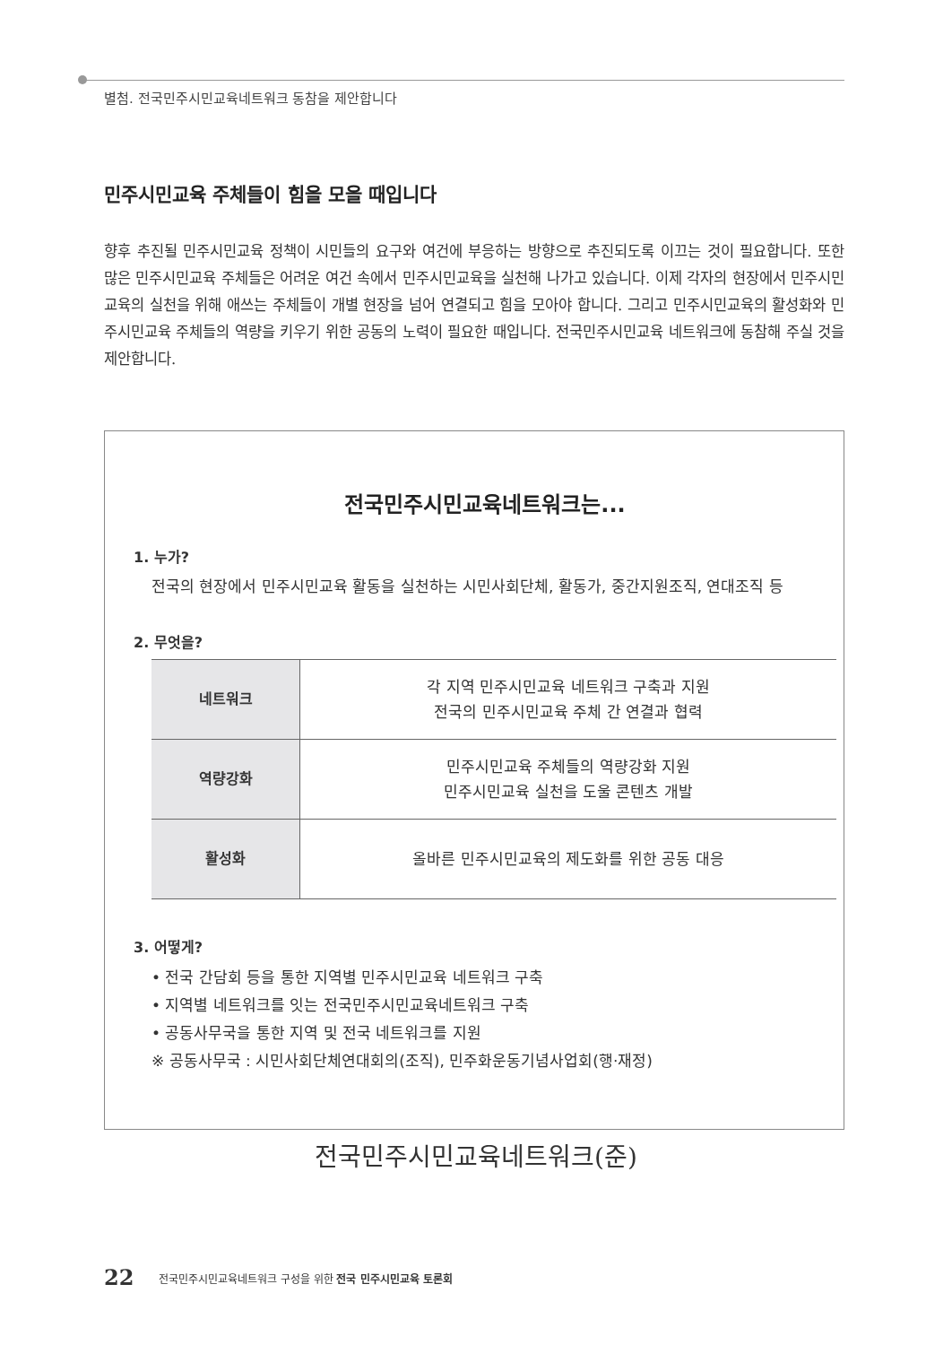별첨. 전국민주시민교육네트워크 동참을 제안합니다
민주시민교육 주체들이 힘을 모을 때입니다
향후 추진될 민주시민교육 정책이 시민들의 요구와 여건에 부응하는 방향으로 추진되도록 이끄는 것이 필요합니다. 또한 많은 민주시민교육 주체들은 어려운 여건 속에서 민주시민교육을 실천해 나가고 있습니다. 이제 각자의 현장에서 민주시민교육의 실천을 위해 애쓰는 주체들이 개별 현장을 넘어 연결되고 힘을 모아야 합니다. 그리고 민주시민교육의 활성화와 민주시민교육 주체들의 역량을 키우기 위한 공동의 노력이 필요한 때입니다. 전국민주시민교육 네트워크에 동참해 주실 것을 제안합니다.
전국민주시민교육네트워크는...
1. 누가?
전국의 현장에서 민주시민교육 활동을 실천하는 시민사회단체, 활동가, 중간지원조직, 연대조직 등
2. 무엇을?
| 네트워크 | 각 지역 민주시민교육 네트워크 구축과 지원 전국의 민주시민교육 주체 간 연결과 협력 |
| 역량강화 | 민주시민교육 주체들의 역량강화 지원 민주시민교육 실천을 도울 콘텐츠 개발 |
| 활성화 | 올바른 민주시민교육의 제도화를 위한 공동 대응 |
3. 어떻게?
• 전국 간담회 등을 통한 지역별 민주시민교육 네트워크 구축
• 지역별 네트워크를 잇는 전국민주시민교육네트워크 구축
• 공동사무국을 통한 지역 및 전국 네트워크를 지원
※ 공동사무국 : 시민사회단체연대회의(조직), 민주화운동기념사업회(행·재정)
전국민주시민교육네트워크(준)
22
전국민주시민교육네트워크 구성을 위한 전국 민주시민교육 토론회